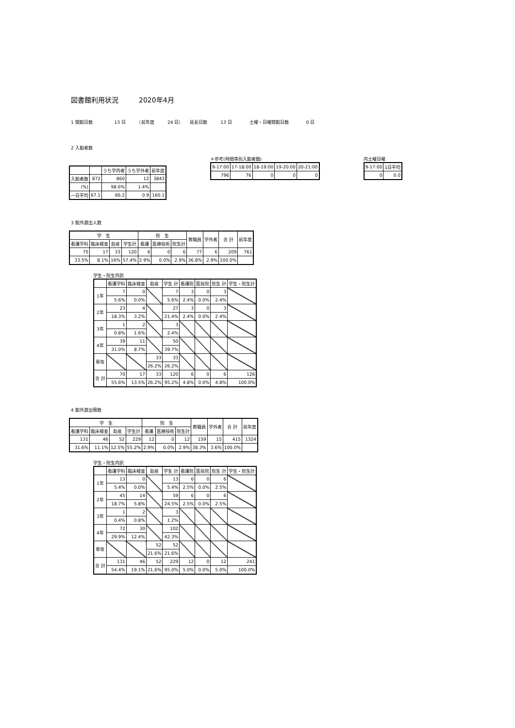図書館利用状況　　　2020年4月
1 開館日数　　　　　13 日　　　（前年度　　　24 日）　　延長日数　　　13 日　　　　土曜・日曜開館日数　　　　0 日
2 入館者数
| | | うち学内者 | うち学外者 | 前年度 |
| --- | --- | --- | --- | --- |
| 入館者数 | 872 | 860 | 12 | 3843 |
| (%) | | 98.6% | 1.4% | |
| 一日平均 | 67.1 | 66.2 | 0.9 | 160.1 |
＊参考(時間帯別入館者数)
| 9-17:00 | 17-18:00 | 18-19:00 | 19-20:00 | 20-21:00 |
| --- | --- | --- | --- | --- |
| 796 | 76 | 0 | 0 | 0 |
内土曜日曜
| 9-17:00 | 1日平均 |
| --- | --- |
| 0 | 0.0 |
3 館外貸出人数
| 学 生 | | | | 院 生 | | | 教職員 | 学外者 | 合 計 | 前年度 |
| --- | --- | --- | --- | --- | --- | --- | --- | --- | --- | --- |
| 看護学科 | 臨床検査 | 助産 | 学生計 | 看護 | 医療技術 | 院生計 | | | | |
| 70 | 17 | 33 | 120 | 6 | 0 | 6 | 77 | 6 | 209 | 761 |
| 33.5% | 8.1% | 16% | 57.4% | 2.9% | 0.0% | 2.9% | 36.8% | 2.9% | 100.0% | |
学生・院生内訳
| | 看護学科 | 臨床検査 | 助産 | 学生 計 | 看護院 | 医技院 | 院生 計 | 学生・院生計 |
| --- | --- | --- | --- | --- | --- | --- | --- | --- |
| 1年 | 7 | 0 | | 7 | 3 | 0 | 3 | |
| | 5.6% | 0.0% | | 5.6% | 2.4% | 0.0% | 2.4% | |
| 2年 | 23 | 4 | | 27 | 3 | 0 | 3 | |
| | 18.3% | 3.2% | | 21.4% | 2.4% | 0.0% | 2.4% | |
| 3年 | 1 | 2 | | 3 | | | | |
| | 0.8% | 1.6% | | 2.4% | | | | |
| 4年 | 39 | 11 | | 50 | | | | |
| | 31.0% | 8.7% | | 39.7% | | | | |
| 専攻 | | | 33 | 33 | | | | |
| | | | 26.2% | 26.2% | | | | |
| 合 計 | 70 | 17 | 33 | 120 | 6 | 0 | 6 | 126 |
| | 55.6% | 13.5% | 26.2% | 95.2% | 4.8% | 0.0% | 4.8% | 100.0% |
4 館外貸出冊数
| 学 生 | | | | 院 生 | | | 教職員 | 学外者 | 合 計 | 前年度 |
| --- | --- | --- | --- | --- | --- | --- | --- | --- | --- | --- |
| 看護学科 | 臨床検査 | 助産 | 学生計 | 看護 | 医療技術 | 院生計 | | | | |
| 131 | 46 | 52 | 229 | 12 | 0 | 12 | 159 | 15 | 415 | 1324 |
| 31.6% | 11.1% | 12.5% | 55.2% | 2.9% | 0.0% | 2.9% | 38.3% | 3.6% | 100.0% | |
学生・院生内訳
| | 看護学科 | 臨床検査 | 助産 | 学生 計 | 看護院 | 医技院 | 院生 計 | 学生・院生計 |
| --- | --- | --- | --- | --- | --- | --- | --- | --- |
| 1年 | 13 | 0 | | 13 | 6 | 0 | 6 | |
| | 5.4% | 0.0% | | 5.4% | 2.5% | 0.0% | 2.5% | |
| 2年 | 45 | 14 | | 59 | 6 | 0 | 6 | |
| | 18.7% | 5.8% | | 24.5% | 2.5% | 0.0% | 2.5% | |
| 3年 | 1 | 2 | | 3 | | | | |
| | 0.4% | 0.8% | | 1.2% | | | | |
| 4年 | 72 | 30 | | 102 | | | | |
| | 29.9% | 12.4% | | 42.3% | | | | |
| 専攻 | | | 52 | 52 | | | | |
| | | | 21.6% | 21.6% | | | | |
| 合 計 | 131 | 46 | 52 | 229 | 12 | 0 | 12 | 241 |
| | 54.4% | 19.1% | 21.6% | 95.0% | 5.0% | 0.0% | 5.0% | 100.0% |